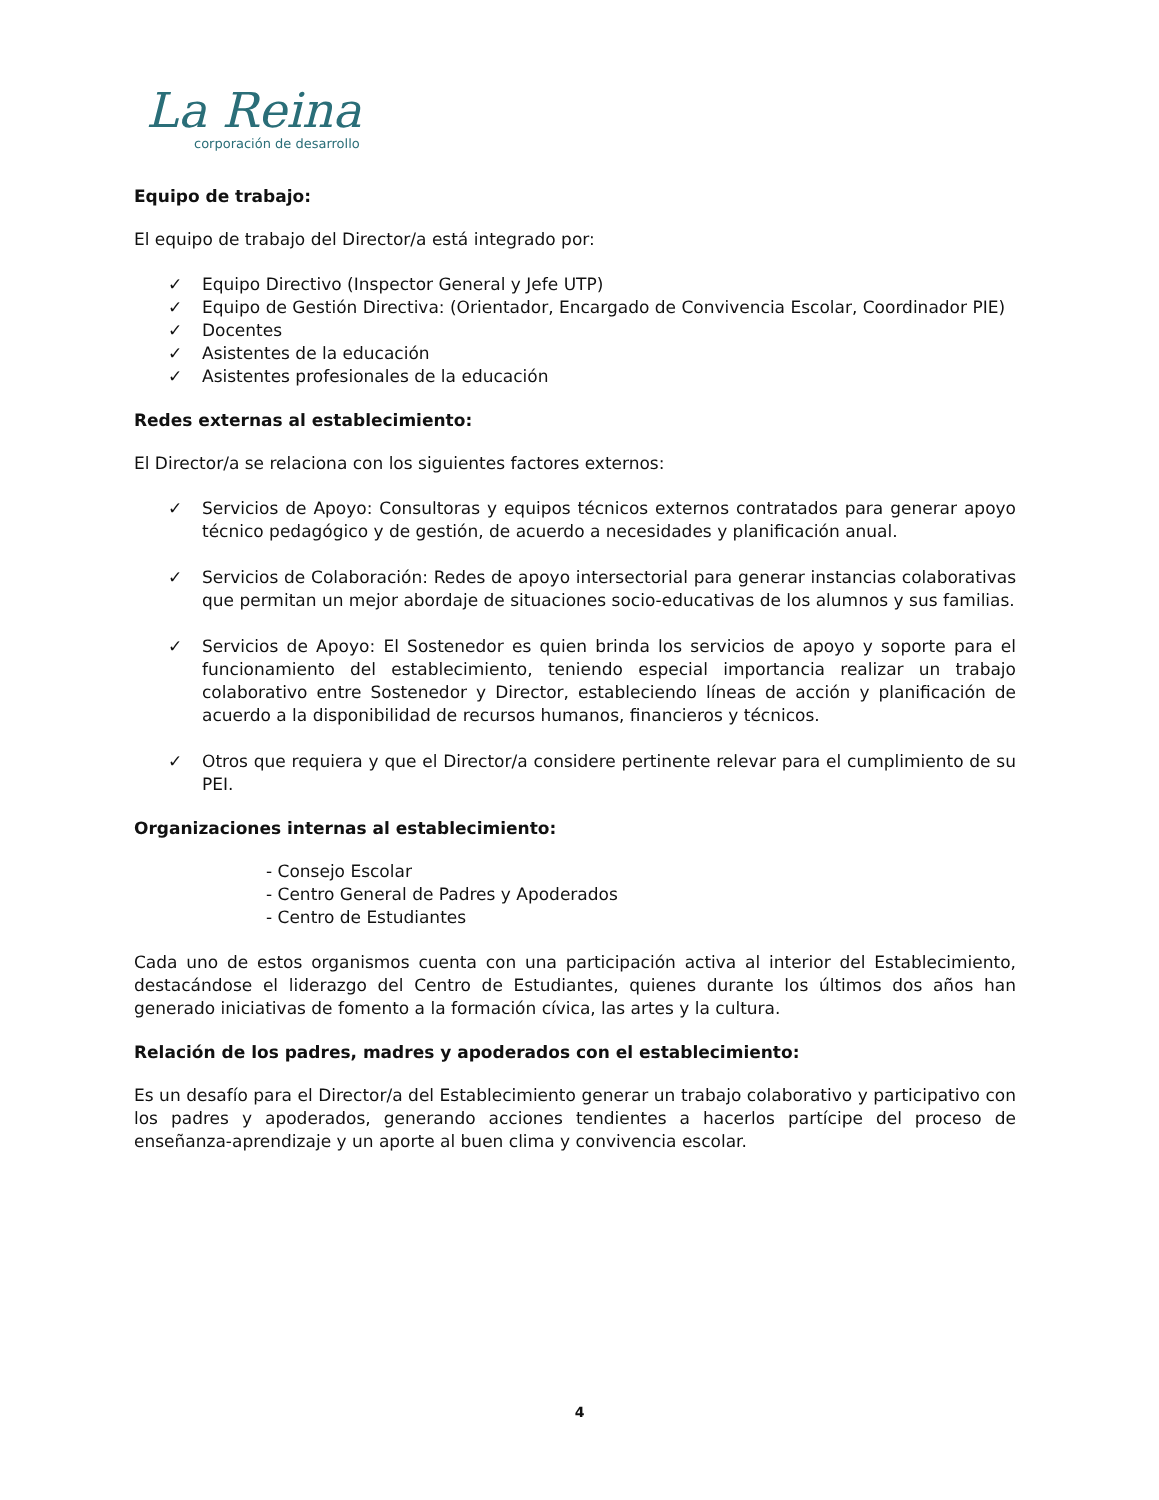La Reina
corporación de desarrollo
Equipo de trabajo:
El equipo de trabajo del Director/a está integrado por:
✓ Equipo Directivo (Inspector General y Jefe UTP)
✓ Equipo de Gestión Directiva: (Orientador, Encargado de Convivencia Escolar, Coordinador PIE)
✓ Docentes
✓ Asistentes de la educación
✓ Asistentes profesionales de la educación
Redes externas al establecimiento:
El Director/a se relaciona con los siguientes factores externos:
✓ Servicios de Apoyo: Consultoras y equipos técnicos externos contratados para generar apoyo técnico pedagógico y de gestión, de acuerdo a necesidades y planificación anual.
✓ Servicios de Colaboración: Redes de apoyo intersectorial para generar instancias colaborativas que permitan un mejor abordaje de situaciones socio-educativas de los alumnos y sus familias.
✓ Servicios de Apoyo: El Sostenedor es quien brinda los servicios de apoyo y soporte para el funcionamiento del establecimiento, teniendo especial importancia realizar un trabajo colaborativo entre Sostenedor y Director, estableciendo líneas de acción y planificación de acuerdo a la disponibilidad de recursos humanos, financieros y técnicos.
✓ Otros que requiera y que el Director/a considere pertinente relevar para el cumplimiento de su PEI.
Organizaciones internas al establecimiento:
- Consejo Escolar
- Centro General de Padres y Apoderados
- Centro de Estudiantes
Cada uno de estos organismos cuenta con una participación activa al interior del Establecimiento, destacándose el liderazgo del Centro de Estudiantes, quienes durante los últimos dos años han generado iniciativas de fomento a la formación cívica, las artes y la cultura.
Relación de los padres, madres y apoderados con el establecimiento:
Es un desafío para el Director/a del Establecimiento generar un trabajo colaborativo y participativo con los padres y apoderados, generando acciones tendientes a hacerlos partícipe del proceso de enseñanza-aprendizaje y un aporte al buen clima y convivencia escolar.
4